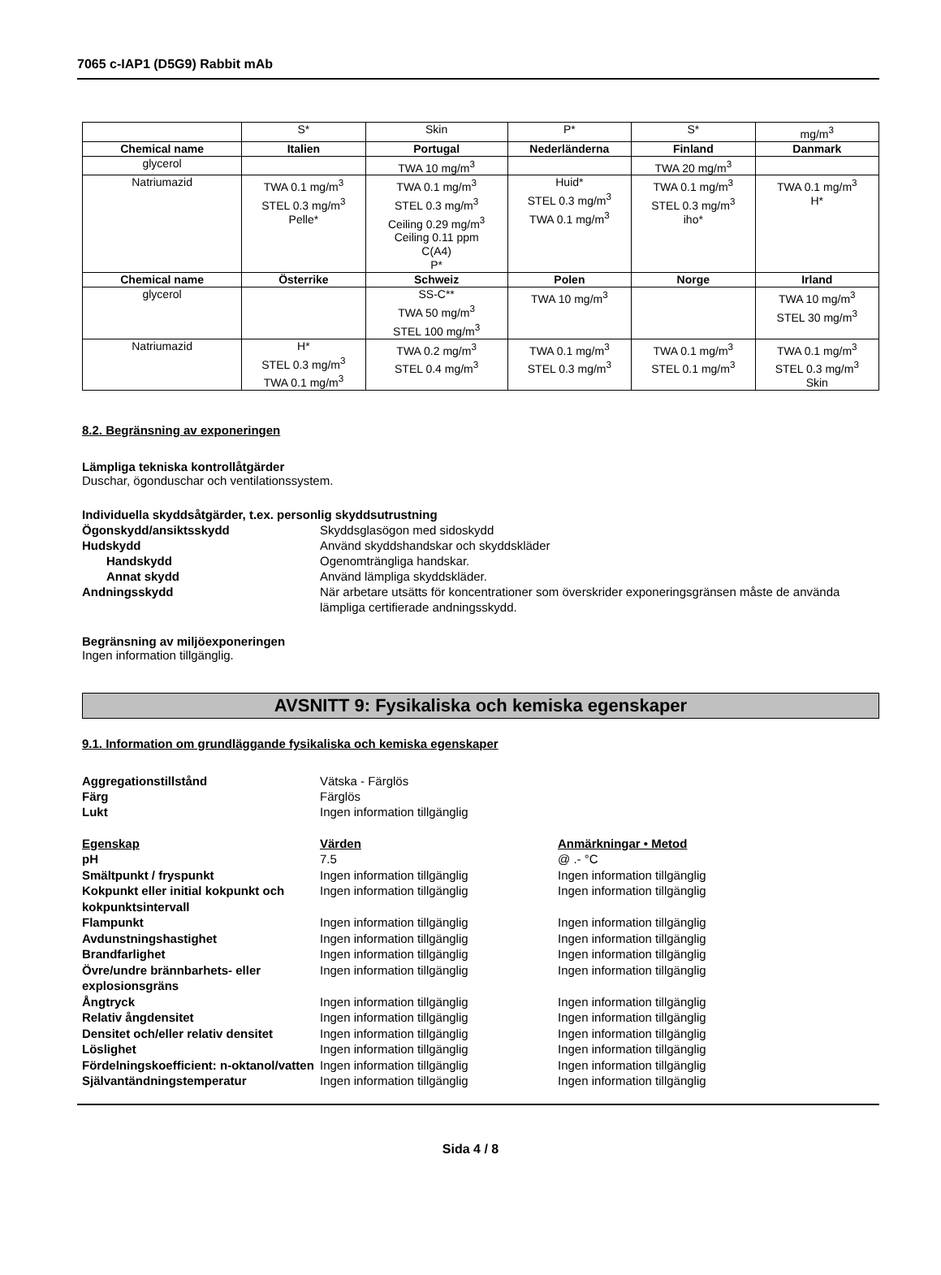7065 c-IAP1 (D5G9) Rabbit mAb
| | S* | Skin | P* | S* | mg/m<sup>3</sup> |
| Chemical name | Italien | Portugal | Nederländerna | Finland | Danmark |
| glycerol | | TWA 10 mg/m<sup>3</sup> | | TWA 20 mg/m<sup>3</sup> | |
| Natriumazid | TWA 0.1 mg/m<sup>3</sup> STEL 0.3 mg/m<sup>3</sup> Pelle* | TWA 0.1 mg/m<sup>3</sup> STEL 0.3 mg/m<sup>3</sup> Ceiling 0.29 mg/m<sup>3</sup> Ceiling 0.11 ppm C(A4) P* | Huid* STEL 0.3 mg/m<sup>3</sup> TWA 0.1 mg/m<sup>3</sup> | TWA 0.1 mg/m<sup>3</sup> STEL 0.3 mg/m<sup>3</sup> iho* | TWA 0.1 mg/m<sup>3</sup> H* |
| Chemical name | Österrike | Schweiz | Polen | Norge | Irland |
| glycerol | | SS-C** TWA 50 mg/m<sup>3</sup> STEL 100 mg/m<sup>3</sup> | TWA 10 mg/m<sup>3</sup> | | TWA 10 mg/m<sup>3</sup> STEL 30 mg/m<sup>3</sup> |
| Natriumazid | H* STEL 0.3 mg/m<sup>3</sup> TWA 0.1 mg/m<sup>3</sup> | TWA 0.2 mg/m<sup>3</sup> STEL 0.4 mg/m<sup>3</sup> | TWA 0.1 mg/m<sup>3</sup> STEL 0.3 mg/m<sup>3</sup> | TWA 0.1 mg/m<sup>3</sup> STEL 0.1 mg/m<sup>3</sup> | TWA 0.1 mg/m<sup>3</sup> STEL 0.3 mg/m<sup>3</sup> Skin |
8.2. Begränsning av exponeringen
Lämpliga tekniska kontrollåtgärder
Duschar, ögonduschar och ventilationssystem.
Individuella skyddsåtgärder, t.ex. personlig skyddsutrustning
Ögonskydd/ansiktsskydd Skyddsglasögon med sidoskydd Hudskydd Använd skyddshandskar och skyddskläder Handskydd Ogenomträngliga handskar. Annat skydd Använd lämpliga skyddskläder. Andningsskydd När arbetare utsätts för koncentrationer som överskrider exponeringsgränsen måste de använda lämpliga certifierade andningsskydd.
Begränsning av miljöexponeringen
Ingen information tillgänglig.
AVSNITT 9: Fysikaliska och kemiska egenskaper
9.1. Information om grundläggande fysikaliska och kemiska egenskaper
Aggregationstillstånd Vätska - Färglös Färg Färglös Lukt Ingen information tillgänglig
Egenskap Värden Anmärkningar • Metod pH 7.5 @ .- °C Smältpunkt / fryspunkt Ingen information tillgänglig Ingen information tillgänglig Kokpunkt eller initial kokpunkt och kokpunktsintervall Ingen information tillgänglig Ingen information tillgänglig Flampunkt Ingen information tillgänglig Ingen information tillgänglig Avdunstningshastighet Ingen information tillgänglig Ingen information tillgänglig Brandfarlighet Ingen information tillgänglig Ingen information tillgänglig Övre/undre brännbarhets- eller explosionsgräns Ingen information tillgänglig Ingen information tillgänglig Ångtryck Ingen information tillgänglig Ingen information tillgänglig Relativ ångdensitet Ingen information tillgänglig Ingen information tillgänglig Densitet och/eller relativ densitet Ingen information tillgänglig Ingen information tillgänglig Löslighet Ingen information tillgänglig Ingen information tillgänglig Fördelningskoefficient: n-oktanol/vatten Ingen information tillgänglig Ingen information tillgänglig Självantändningstemperatur Ingen information tillgänglig Ingen information tillgänglig
Sida 4 / 8